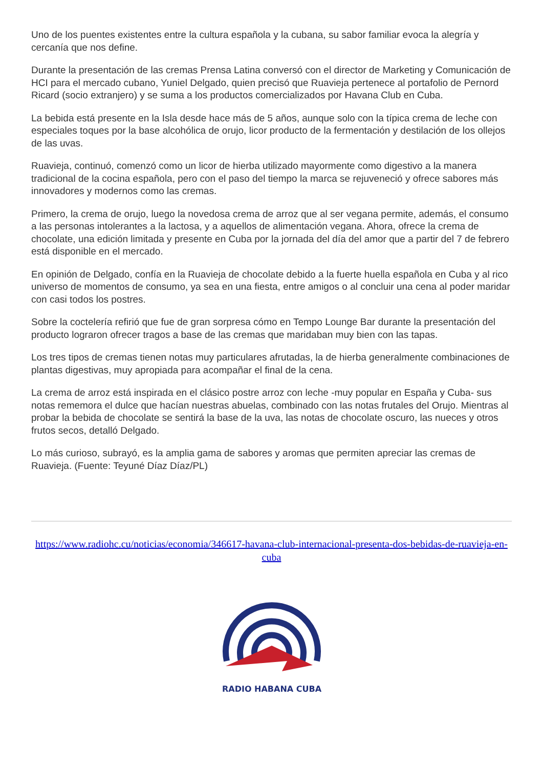Uno de los puentes existentes entre la cultura española y la cubana, su sabor familiar evoca la alegría y cercanía que nos define.
Durante la presentación de las cremas Prensa Latina conversó con el director de Marketing y Comunicación de HCI para el mercado cubano, Yuniel Delgado, quien precisó que Ruavieja pertenece al portafolio de Pernord Ricard (socio extranjero) y se suma a los productos comercializados por Havana Club en Cuba.
La bebida está presente en la Isla desde hace más de 5 años, aunque solo con la típica crema de leche con especiales toques por la base alcohólica de orujo, licor producto de la fermentación y destilación de los ollejos de las uvas.
Ruavieja, continuó, comenzó como un licor de hierba utilizado mayormente como digestivo a la manera tradicional de la cocina española, pero con el paso del tiempo la marca se rejuveneció y ofrece sabores más innovadores y modernos como las cremas.
Primero, la crema de orujo, luego la novedosa crema de arroz que al ser vegana permite, además, el consumo a las personas intolerantes a la lactosa, y a aquellos de alimentación vegana. Ahora, ofrece la crema de chocolate, una edición limitada y presente en Cuba por la jornada del día del amor que a partir del 7 de febrero está disponible en el mercado.
En opinión de Delgado, confía en la Ruavieja de chocolate debido a la fuerte huella española en Cuba y al rico universo de momentos de consumo, ya sea en una fiesta, entre amigos o al concluir una cena al poder maridar con casi todos los postres.
Sobre la coctelería refirió que fue de gran sorpresa cómo en Tempo Lounge Bar durante la presentación del producto lograron ofrecer tragos a base de las cremas que maridaban muy bien con las tapas.
Los tres tipos de cremas tienen notas muy particulares afrutadas, la de hierba generalmente combinaciones de plantas digestivas, muy apropiada para acompañar el final de la cena.
La crema de arroz está inspirada en el clásico postre arroz con leche -muy popular en España y Cuba- sus notas rememora el dulce que hacían nuestras abuelas, combinado con las notas frutales del Orujo. Mientras al probar la bebida de chocolate se sentirá la base de la uva, las notas de chocolate oscuro, las nueces y otros frutos secos, detalló Delgado.
Lo más curioso, subrayó, es la amplia gama de sabores y aromas que permiten apreciar las cremas de Ruavieja. (Fuente: Teyuné Díaz Díaz/PL)
https://www.radiohc.cu/noticias/economia/346617-havana-club-internacional-presenta-dos-bebidas-de-ruavieja-en-cuba
RADIO HABANA CUBA